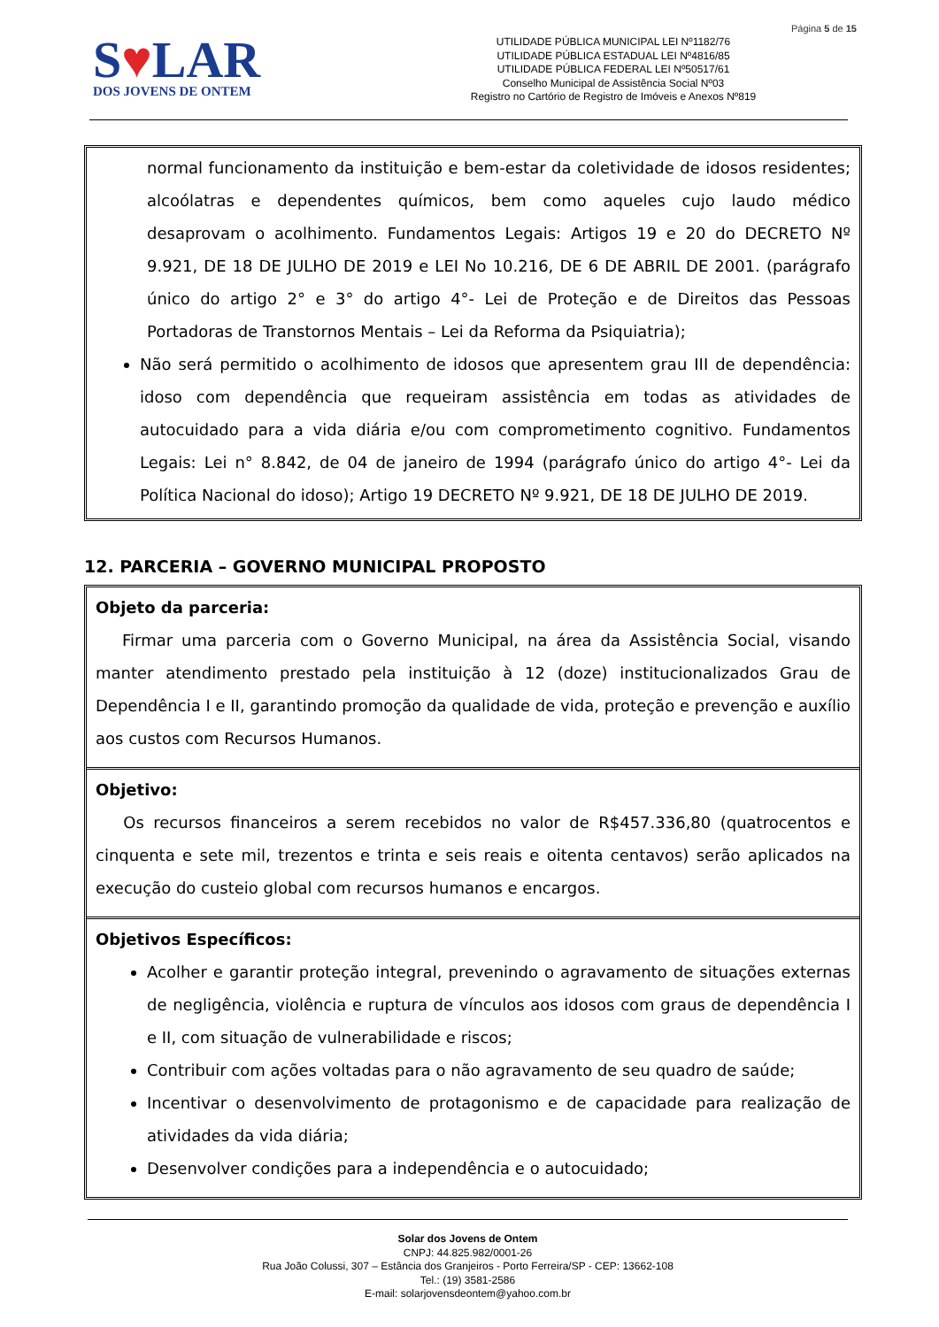Página 5 de 15
S♥LAR
DOS JOVENS DE ONTEM
UTILIDADE PÚBLICA MUNICIPAL LEI Nº1182/76
UTILIDADE PÚBLICA ESTADUAL LEI Nº4816/85
UTILIDADE PÚBLICA FEDERAL LEI Nº50517/61
Conselho Municipal de Assistência Social Nº03
Registro no Cartório de Registro de Imóveis e Anexos Nº819
normal funcionamento da instituição e bem-estar da coletividade de idosos residentes; alcoólatras e dependentes químicos, bem como aqueles cujo laudo médico desaprovam o acolhimento. Fundamentos Legais: Artigos 19 e 20 do DECRETO Nº 9.921, DE 18 DE JULHO DE 2019 e LEI No 10.216, DE 6 DE ABRIL DE 2001. (parágrafo único do artigo 2° e 3° do artigo 4°- Lei de Proteção e de Direitos das Pessoas Portadoras de Transtornos Mentais – Lei da Reforma da Psiquiatria);
Não será permitido o acolhimento de idosos que apresentem grau III de dependência: idoso com dependência que requeiram assistência em todas as atividades de autocuidado para a vida diária e/ou com comprometimento cognitivo. Fundamentos Legais: Lei n° 8.842, de 04 de janeiro de 1994 (parágrafo único do artigo 4°- Lei da Política Nacional do idoso); Artigo 19 DECRETO Nº 9.921, DE 18 DE JULHO DE 2019.
12. PARCERIA – GOVERNO MUNICIPAL PROPOSTO
Objeto da parceria:
Firmar uma parceria com o Governo Municipal, na área da Assistência Social, visando manter atendimento prestado pela instituição à 12 (doze) institucionalizados Grau de Dependência I e II, garantindo promoção da qualidade de vida, proteção e prevenção e auxílio aos custos com Recursos Humanos.
Objetivo:
Os recursos financeiros a serem recebidos no valor de R$457.336,80 (quatrocentos e cinquenta e sete mil, trezentos e trinta e seis reais e oitenta centavos) serão aplicados na execução do custeio global com recursos humanos e encargos.
Objetivos Específicos:
Acolher e garantir proteção integral, prevenindo o agravamento de situações externas de negligência, violência e ruptura de vínculos aos idosos com graus de dependência I e II, com situação de vulnerabilidade e riscos;
Contribuir com ações voltadas para o não agravamento de seu quadro de saúde;
Incentivar o desenvolvimento de protagonismo e de capacidade para realização de atividades da vida diária;
Desenvolver condições para a independência e o autocuidado;
Solar dos Jovens de Ontem
CNPJ: 44.825.982/0001-26
Rua João Colussi, 307 – Estância dos Granjeiros - Porto Ferreira/SP - CEP: 13662-108
Tel.: (19) 3581-2586
E-mail: solarjovensdeontem@yahoo.com.br